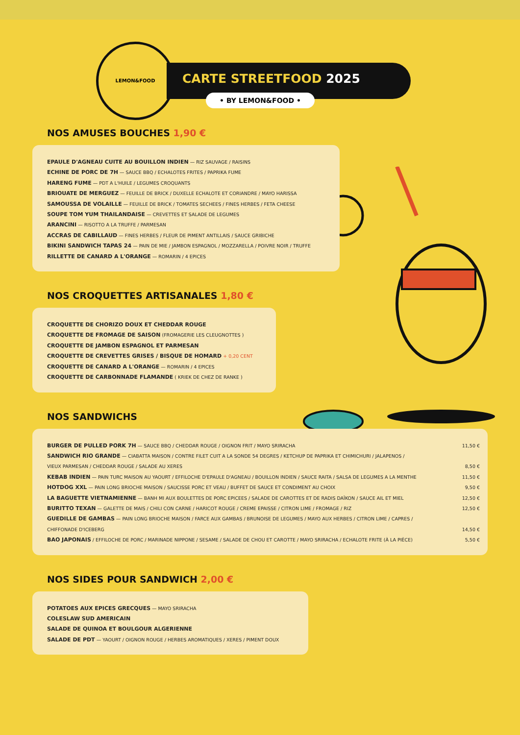LEMON&FOOD
CARTE STREETFOOD 2025
• BY LEMON&FOOD •
NOS AMUSES BOUCHES 1,90 €
EPAULE D'AGNEAU CUITE AU BOUILLON INDIEN — RIZ SAUVAGE / RAISINS
ECHINE DE PORC DE 7H — SAUCE BBQ / ECHALOTES FRITES / PAPRIKA FUME
HARENG FUME — PDT A L'HUILE / LEGUMES CROQUANTS
BRIOUATE DE MERGUEZ — FEUILLE DE BRICK / DUXELLE ECHALOTE ET CORIANDRE / MAYO HARISSA
SAMOUSSA DE VOLAILLE — FEUILLE DE BRICK / TOMATES SECHEES / FINES HERBES / FETA CHEESE
SOUPE TOM YUM THAILANDAISE — CREVETTES ET SALADE DE LEGUMES
ARANCINI — RISOTTO A LA TRUFFE / PARMESAN
ACCRAS DE CABILLAUD — FINES HERBES / FLEUR DE PIMENT ANTILLAIS / SAUCE GRIBICHE
BIKINI SANDWICH TAPAS 24 — PAIN DE MIE / JAMBON ESPAGNOL / MOZZARELLA / POIVRE NOIR / TRUFFE
RILLETTE DE CANARD A L'ORANGE — ROMARIN / 4 EPICES
NOS CROQUETTES ARTISANALES 1,80 €
CROQUETTE DE CHORIZO DOUX ET CHEDDAR ROUGE
CROQUETTE DE FROMAGE DE SAISON (FROMAGERIE LES CLEUGNOTTES )
CROQUETTE DE JAMBON ESPAGNOL ET PARMESAN
CROQUETTE DE CREVETTES GRISES / BISQUE DE HOMARD + 0,20 CENT
CROQUETTE DE CANARD A L'ORANGE — ROMARIN / 4 EPICES
CROQUETTE DE CARBONNADE FLAMANDE ( KRIEK DE CHEZ DE RANKE )
NOS SANDWICHS
BURGER DE PULLED PORK 7H — SAUCE BBQ / CHEDDAR ROUGE / OIGNON FRIT / MAYO SRIRACHA 11,50 €
SANDWICH RIO GRANDE — CIABATTA MAISON / CONTRE FILET CUIT A LA SONDE 54 DEGRES / KETCHUP DE PAPRIKA ET CHIMICHURI / JALAPENOS /
VIEUX PARMESAN / CHEDDAR ROUGE / SALADE AU XERES 8,50 €
KEBAB INDIEN — PAIN TURC MAISON AU YAOURT / EFFILOCHE D'EPAULE D'AGNEAU / BOUILLON INDIEN / SAUCE RAITA / SALSA DE LEGUMES A LA MENTHE 11,50 €
HOTDOG XXL — PAIN LONG BRIOCHE MAISON / SAUCISSE PORC ET VEAU / BUFFET DE SAUCE ET CONDIMENT AU CHOIX 9,50 €
LA BAGUETTE VIETNAMIENNE — BANH MI AUX BOULETTES DE PORC EPICEES / SALADE DE CAROTTES ET DE RADIS DAÎKON / SAUCE AIL ET MIEL 12,50 €
BURITTO TEXAN — GALETTE DE MAIS / CHILI CON CARNE / HARICOT ROUGE / CREME EPAISSE / CITRON LIME / FROMAGE / RIZ 12,50 €
GUEDILLE DE GAMBAS — PAIN LONG BRIOCHE MAISON / FARCE AUX GAMBAS / BRUNOISE DE LEGUMES / MAYO AUX HERBES / CITRON LIME / CAPRES /
CHIFFONADE D'ICEBERG 14,50 €
BAO JAPONAIS / EFFILOCHE DE PORC / MARINADE NIPPONE / SESAME / SALADE DE CHOU ET CAROTTE / MAYO SRIRACHA / ECHALOTE FRITE (À LA PIÈCE) 5,50 €
NOS SIDES POUR SANDWICH 2,00 €
POTATOES AUX EPICES GRECQUES — MAYO SRIRACHA
COLESLAW SUD AMERICAIN
SALADE DE QUINOA ET BOULGOUR ALGERIENNE
SALADE DE PDT — YAOURT / OIGNON ROUGE / HERBES AROMATIQUES / XERES / PIMENT DOUX